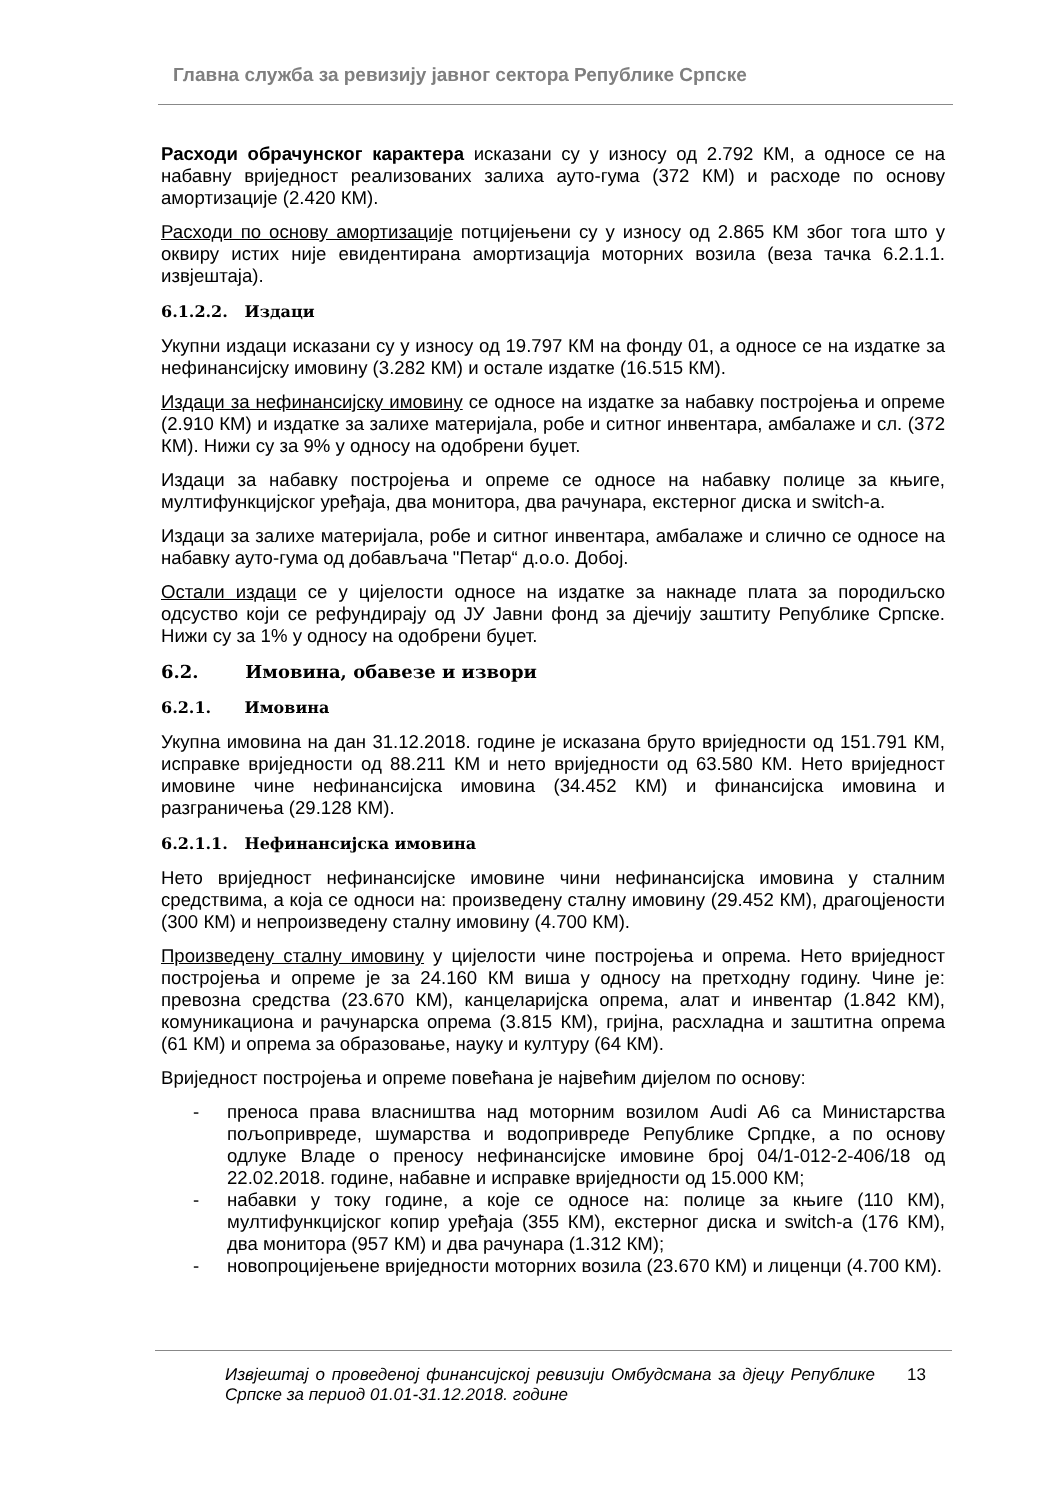Главна служба за ревизију јавног сектора Републике Српске
Расходи обрачунског карактера исказани су у износу од 2.792 КМ, а односе се на набавну вриједност реализованих залиха ауто-гума (372 КМ) и расходе по основу амортизације (2.420 КМ).
Расходи по основу амортизације потцијењени су у износу од 2.865 КМ због тога што у оквиру истих није евидентирана амортизација моторних возила (веза тачка 6.2.1.1. извјештаја).
6.1.2.2. Издаци
Укупни издаци исказани су у износу од 19.797 КМ на фонду 01, а односе се на издатке за нефинансијску имовину (3.282 КМ) и остале издатке (16.515 КМ).
Издаци за нефинансијску имовину се односе на издатке за набавку постројења и опреме (2.910 КМ) и издатке за залихе материјала, робе и ситног инвентара, амбалаже и сл. (372 КМ). Нижи су за 9% у односу на одобрени буџет.
Издаци за набавку постројења и опреме се односе на набавку полице за књиге, мултифункцијског уређаја, два монитора, два рачунара, екстерног диска и switch-а.
Издаци за залихе материјала, робе и ситног инвентара, амбалаже и слично се односе на набавку ауто-гума од добављача "Петар“ д.о.о. Добој.
Остали издаци се у цијелости односе на издатке за накнаде плата за породиљско одсуство који се рефундирају од ЈУ Јавни фонд за дјечију заштиту Републике Српске. Нижи су за 1% у односу на одобрени буџет.
6.2. Имовина, обавезе и извори
6.2.1. Имовина
Укупна имовина на дан 31.12.2018. године је исказана бруто вриједности од 151.791 КМ, исправке вриједности од 88.211 КМ и нето вриједности од 63.580 КМ. Нето вриједност имовине чине нефинансијска имовина (34.452 КМ) и финансијска имовина и разграничења (29.128 КМ).
6.2.1.1. Нефинансијска имовина
Нето вриједност нефинансијске имовине чини нефинансијска имовина у сталним средствима, а која се односи на: произведену сталну имовину (29.452 КМ), драгоцјености (300 КМ) и непроизведену сталну имовину (4.700 КМ).
Произведену сталну имовину у цијелости чине постројења и опрема. Нето вриједност постројења и опреме је за 24.160 КМ виша у односу на претходну годину. Чине је: превозна средства (23.670 КМ), канцеларијска опрема, алат и инвентар (1.842 КМ), комуникациона и рачунарска опрема (3.815 КМ), гријна, расхладна и заштитна опрема (61 КМ) и опрема за образовање, науку и културу (64 КМ).
Вриједност постројења и опреме повећана је највећим дијелом по основу:
- преноса права власништва над моторним возилом Audi A6 са Министарства пољопривреде, шумарства и водопривреде Републике Српдке, а по основу одлуке Владе о преносу нефинансијске имовине број 04/1-012-2-406/18 од 22.02.2018. године, набавне и исправке вриједности од 15.000 КМ;
- набавки у току године, а које се односе на: полице за књиге (110 КМ), мултифункцијског копир уређаја (355 КМ), екстерног диска и switch-а (176 КМ), два монитора (957 КМ) и два рачунара (1.312 КМ);
- новопроцијењене вриједности моторних возила (23.670 КМ) и лиценци (4.700 КМ).
Извјештај о проведеној финансијској ревизији Омбудсмана за дјецу Републике Српске за период 01.01-31.12.2018. године
13